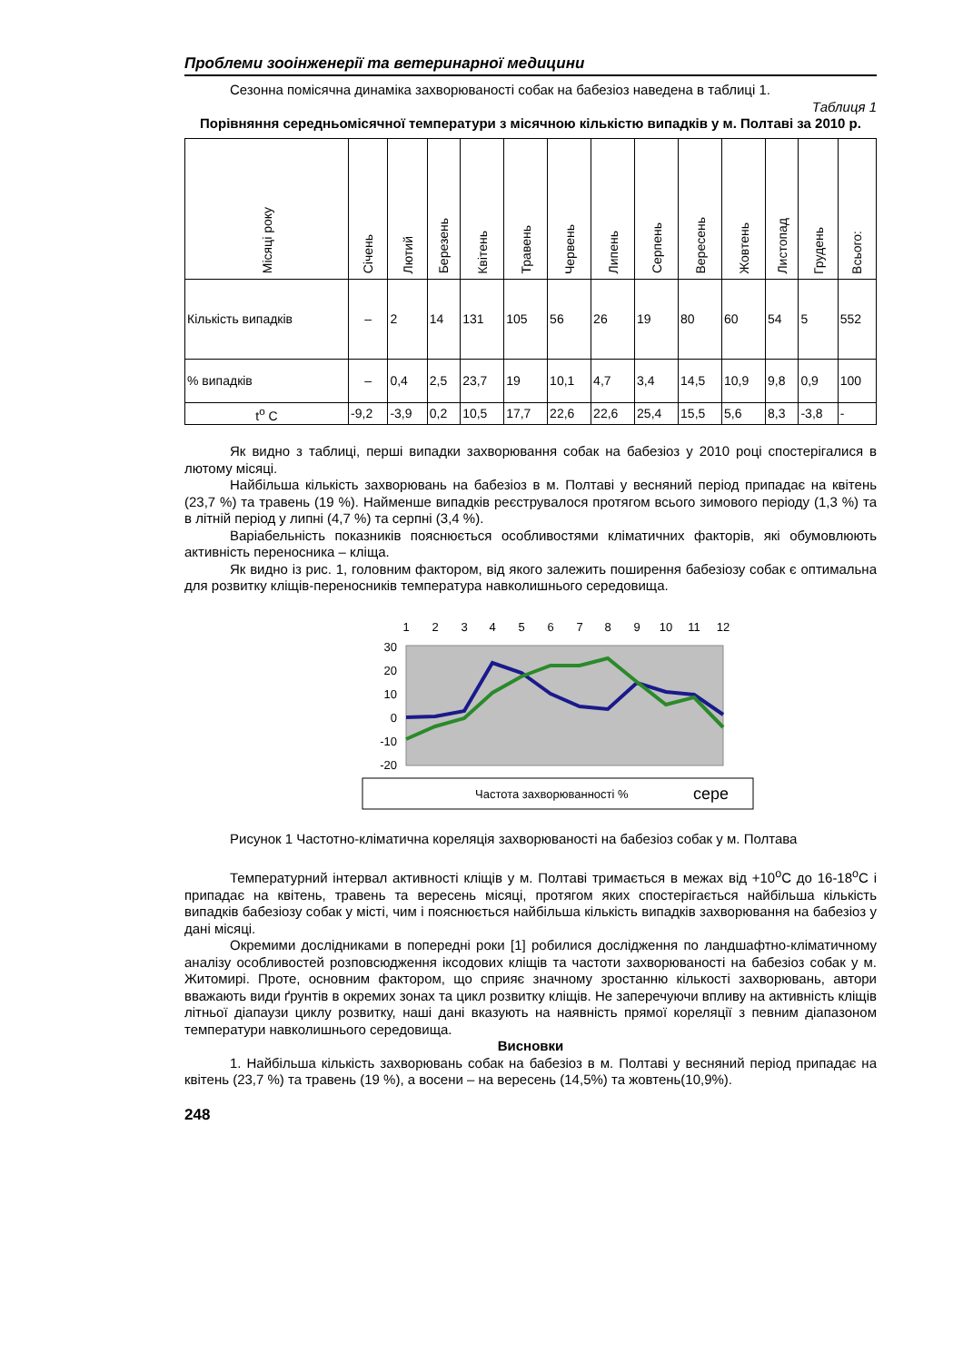Проблеми зооінженерії та ветеринарної медицини
Сезонна помісячна динаміка захворюваності собак на бабезіоз наведена в таблиці 1.
Таблиця 1
Порівняння середньомісячної температури з місячною кількістю випадків у м. Полтаві за 2010 р.
| Місяці року | Січень | Лютий | Березень | Квітень | Травень | Червень | Липень | Серпень | Вересень | Жовтень | Листопад | Грудень | Всього: |
| Кількість випадків | – | 2 | 14 | 131 | 105 | 56 | 26 | 19 | 80 | 60 | 54 | 5 | 552 |
| % випадків | – | 0,4 | 2,5 | 23,7 | 19 | 10,1 | 4,7 | 3,4 | 14,5 | 10,9 | 9,8 | 0,9 | 100 |
| t<sup>o</sup> C | -9,2 | -3,9 | 0,2 | 10,5 | 17,7 | 22,6 | 22,6 | 25,4 | 15,5 | 5,6 | 8,3 | -3,8 | - |
Як видно з таблиці, перші випадки захворювання собак на бабезіоз у 2010 році спостерігалися в лютому місяці.
Найбільша кількість захворювань на бабезіоз в м. Полтаві у весняний період припадає на квітень (23,7 %) та травень (19 %). Найменше випадків реєструвалося протягом всього зимового періоду (1,3 %) та в літній період у липні (4,7 %) та серпні (3,4 %).
Варіабельність показників пояснюється особливостями кліматичних факторів, які обумовлюють активність переносника – кліща.
Як видно із рис. 1, головним фактором, від якого залежить поширення бабезіозу собак є оптимальна для розвитку кліщів-переносників температура навколишнього середовища.
1
2
3
4
5
6
7
8
9
10
11
12
30
20
10
0
-10
-20
Частота захворюванності %
сере
Рисунок 1 Частотно-кліматична кореляція захворюваності на бабезіоз собак у м. Полтава
Температурний інтервал активності кліщів у м. Полтаві тримається в межах від +10<sup>о</sup>С до 16-18<sup>о</sup>С і припадає на квітень, травень та вересень місяці, протягом яких спостерігається найбільша кількість випадків бабезіозу собак у місті, чим і пояснюється найбільша кількість випадків захворювання на бабезіоз у дані місяці.
Окремими дослідниками в попередні роки [1] робилися дослідження по ландшафтно-кліматичному аналізу особливостей розповсюдження іксодових кліщів та частоти захворюваності на бабезіоз собак у м. Житомирі. Проте, основним фактором, що сприяє значному зростанню кількості захворювань, автори вважають види ґрунтів в окремих зонах та цикл розвитку кліщів. Не заперечуючи впливу на активність кліщів літньої діапаузи циклу розвитку, наші дані вказують на наявність прямої кореляції з певним діапазоном температури навколишнього середовища.
Висновки
1. Найбільша кількість захворювань собак на бабезіоз в м. Полтаві у весняний період припадає на квітень (23,7 %) та травень (19 %), а восени – на вересень (14,5%) та жовтень(10,9%).
248